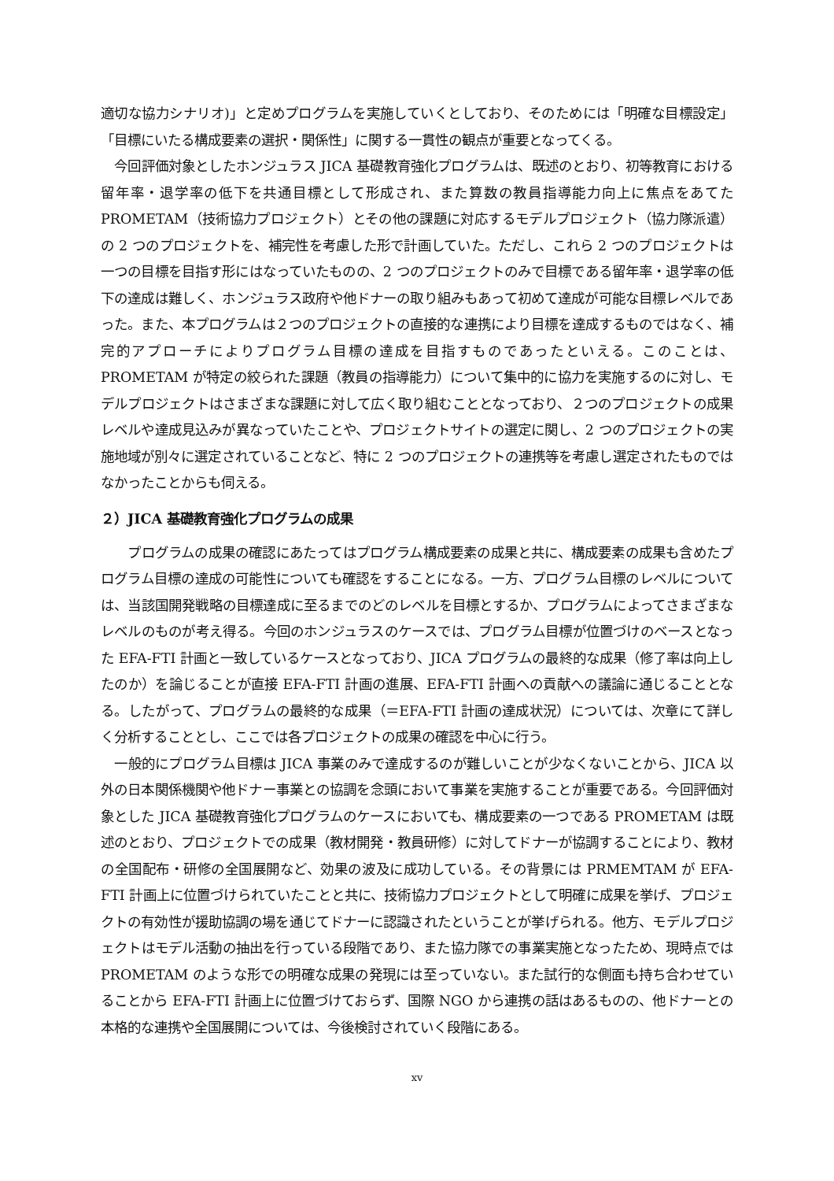適切な協力シナリオ)」と定めプログラムを実施していくとしており、そのためには「明確な目標設定」「目標にいたる構成要素の選択・関係性」に関する一貫性の観点が重要となってくる。
　今回評価対象としたホンジュラス JICA 基礎教育強化プログラムは、既述のとおり、初等教育における留年率・退学率の低下を共通目標として形成され、また算数の教員指導能力向上に焦点をあてた PROMETAM（技術協力プロジェクト）とその他の課題に対応するモデルプロジェクト（協力隊派遣）の 2 つのプロジェクトを、補完性を考慮した形で計画していた。ただし、これら 2 つのプロジェクトは一つの目標を目指す形にはなっていたものの、2 つのプロジェクトのみで目標である留年率・退学率の低下の達成は難しく、ホンジュラス政府や他ドナーの取り組みもあって初めて達成が可能な目標レベルであった。また、本プログラムは２つのプロジェクトの直接的な連携により目標を達成するものではなく、補完的アプローチによりプログラム目標の達成を目指すものであったといえる。このことは、PROMETAM が特定の絞られた課題（教員の指導能力）について集中的に協力を実施するのに対し、モデルプロジェクトはさまざまな課題に対して広く取り組むこととなっており、２つのプロジェクトの成果レベルや達成見込みが異なっていたことや、プロジェクトサイトの選定に関し、2 つのプロジェクトの実施地域が別々に選定されていることなど、特に 2 つのプロジェクトの連携等を考慮し選定されたものではなかったことからも伺える。
２）JICA 基礎教育強化プログラムの成果
　　プログラムの成果の確認にあたってはプログラム構成要素の成果と共に、構成要素の成果も含めたプログラム目標の達成の可能性についても確認をすることになる。一方、プログラム目標のレベルについては、当該国開発戦略の目標達成に至るまでのどのレベルを目標とするか、プログラムによってさまざまなレベルのものが考え得る。今回のホンジュラスのケースでは、プログラム目標が位置づけのベースとなった EFA-FTI 計画と一致しているケースとなっており、JICA プログラムの最終的な成果（修了率は向上したのか）を論じることが直接 EFA-FTI 計画の進展、EFA-FTI 計画への貢献への議論に通じることとなる。したがって、プログラムの最終的な成果（＝EFA-FTI 計画の達成状況）については、次章にて詳しく分析することとし、ここでは各プロジェクトの成果の確認を中心に行う。
　一般的にプログラム目標は JICA 事業のみで達成するのが難しいことが少なくないことから、JICA 以外の日本関係機関や他ドナー事業との協調を念頭において事業を実施することが重要である。今回評価対象とした JICA 基礎教育強化プログラムのケースにおいても、構成要素の一つである PROMETAM は既述のとおり、プロジェクトでの成果（教材開発・教員研修）に対してドナーが協調することにより、教材の全国配布・研修の全国展開など、効果の波及に成功している。その背景には PRMEMTAM が EFA-FTI 計画上に位置づけられていたことと共に、技術協力プロジェクトとして明確に成果を挙げ、プロジェクトの有効性が援助協調の場を通じてドナーに認識されたということが挙げられる。他方、モデルプロジェクトはモデル活動の抽出を行っている段階であり、また協力隊での事業実施となったため、現時点では PROMETAM のような形での明確な成果の発現には至っていない。また試行的な側面も持ち合わせていることから EFA-FTI 計画上に位置づけておらず、国際 NGO から連携の話はあるものの、他ドナーとの本格的な連携や全国展開については、今後検討されていく段階にある。
xv